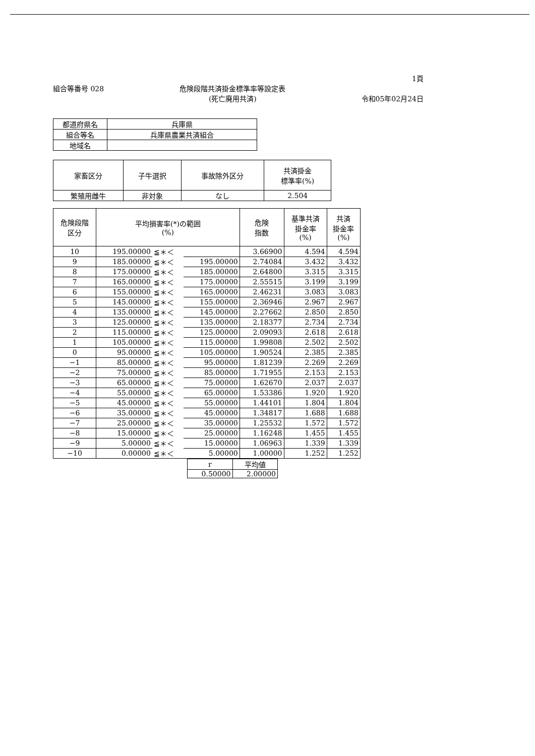1頁
組合等番号 028 危険段階共済掛金標準率等設定表
(死亡廃用共済)
令和05年02月24日
| 都道府県名 | 兵庫県 |
| 組合等名 | 兵庫県農業共済組合 |
| 地域名 | |
| 家畜区分 | 子牛選択 | 事故除外区分 | 共済掛金 標準率(%) |
| --- | --- | --- | --- |
| 繁殖用雌牛 | 非対象 | なし | 2.504 |
| 危険段階 区分 | 平均損害率(*)の範囲 (%) | | | 危険 指数 | 基準共済 掛金率 (%) | 共済 掛金率 (%) |
| --- | --- | --- | --- | --- | --- | --- |
| 10 | 195.00000 | ≦＊＜ | | 3.66900 | 4.594 | 4.594 |
| 9 | 185.00000 | ≦＊＜ | 195.00000 | 2.74084 | 3.432 | 3.432 |
| 8 | 175.00000 | ≦＊＜ | 185.00000 | 2.64800 | 3.315 | 3.315 |
| 7 | 165.00000 | ≦＊＜ | 175.00000 | 2.55515 | 3.199 | 3.199 |
| 6 | 155.00000 | ≦＊＜ | 165.00000 | 2.46231 | 3.083 | 3.083 |
| 5 | 145.00000 | ≦＊＜ | 155.00000 | 2.36946 | 2.967 | 2.967 |
| 4 | 135.00000 | ≦＊＜ | 145.00000 | 2.27662 | 2.850 | 2.850 |
| 3 | 125.00000 | ≦＊＜ | 135.00000 | 2.18377 | 2.734 | 2.734 |
| 2 | 115.00000 | ≦＊＜ | 125.00000 | 2.09093 | 2.618 | 2.618 |
| 1 | 105.00000 | ≦＊＜ | 115.00000 | 1.99808 | 2.502 | 2.502 |
| 0 | 95.00000 | ≦＊＜ | 105.00000 | 1.90524 | 2.385 | 2.385 |
| −1 | 85.00000 | ≦＊＜ | 95.00000 | 1.81239 | 2.269 | 2.269 |
| −2 | 75.00000 | ≦＊＜ | 85.00000 | 1.71955 | 2.153 | 2.153 |
| −3 | 65.00000 | ≦＊＜ | 75.00000 | 1.62670 | 2.037 | 2.037 |
| −4 | 55.00000 | ≦＊＜ | 65.00000 | 1.53386 | 1.920 | 1.920 |
| −5 | 45.00000 | ≦＊＜ | 55.00000 | 1.44101 | 1.804 | 1.804 |
| −6 | 35.00000 | ≦＊＜ | 45.00000 | 1.34817 | 1.688 | 1.688 |
| −7 | 25.00000 | ≦＊＜ | 35.00000 | 1.25532 | 1.572 | 1.572 |
| −8 | 15.00000 | ≦＊＜ | 25.00000 | 1.16248 | 1.455 | 1.455 |
| −9 | 5.00000 | ≦＊＜ | 15.00000 | 1.06963 | 1.339 | 1.339 |
| −10 | 0.00000 | ≦＊＜ | 5.00000 | 1.00000 | 1.252 | 1.252 |
| r | 平均値 |
| --- | --- |
| 0.50000 | 2.00000 |